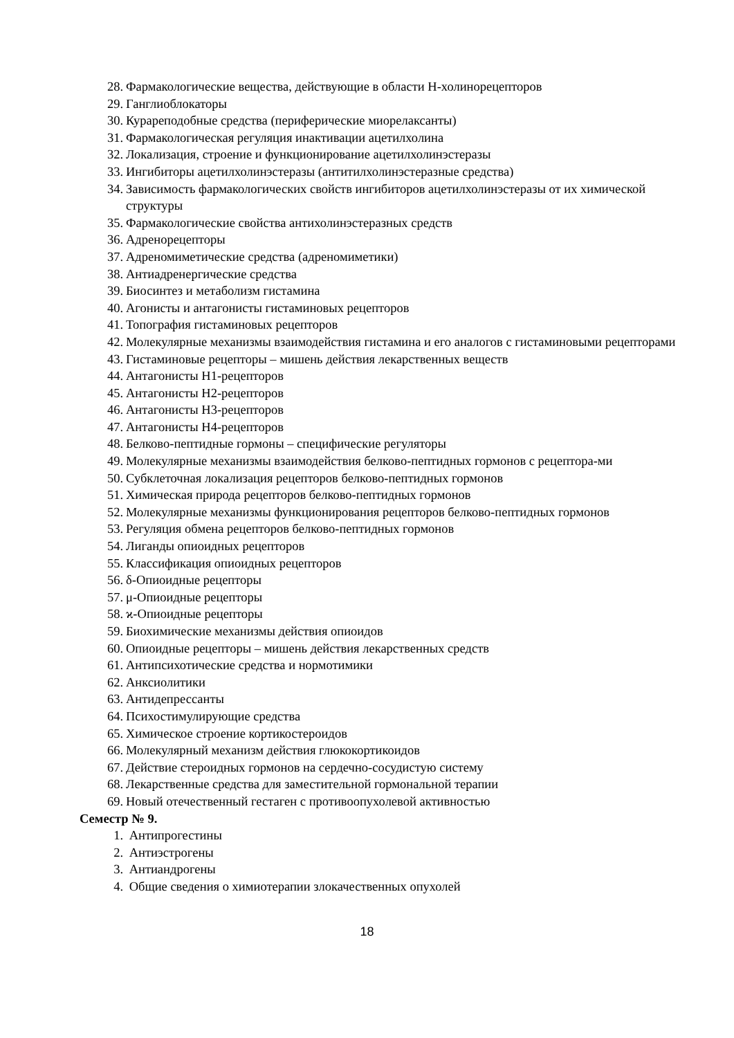28. Фармакологические вещества, действующие в области Н-холинорецепторов
29. Ганглиоблокаторы
30. Курареподобные средства (периферические миорелаксанты)
31. Фармакологическая регуляция инактивации ацетилхолина
32. Локализация, строение и функционирование ацетилхолинэстеразы
33. Ингибиторы ацетилхолинэстеразы (антитилхолинэстеразные средства)
34. Зависимость фармакологических свойств ингибиторов ацетилхолинэстеразы от их химической структуры
35. Фармакологические свойства антихолинэстеразных средств
36. Адренорецепторы
37. Адреномиметические средства (адреномиметики)
38. Антиадренергические средства
39. Биосинтез и метаболизм гистамина
40. Агонисты и антагонисты гистаминовых рецепторов
41. Топография гистаминовых рецепторов
42. Молекулярные механизмы взаимодействия гистамина и его аналогов с гистаминовыми рецепторами
43. Гистаминовые рецепторы – мишень действия лекарственных веществ
44. Антагонисты Н1-рецепторов
45. Антагонисты Н2-рецепторов
46. Антагонисты Н3-рецепторов
47. Антагонисты Н4-рецепторов
48. Белково-пептидные гормоны – специфические регуляторы
49. Молекулярные механизмы взаимодействия белково-пептидных гормонов с рецептора-ми
50. Субклеточная локализация рецепторов белково-пептидных гормонов
51. Химическая природа рецепторов белково-пептидных гормонов
52. Молекулярные механизмы функционирования рецепторов белково-пептидных гормонов
53. Регуляция обмена рецепторов белково-пептидных гормонов
54. Лиганды опиоидных рецепторов
55. Классификация опиоидных рецепторов
56. δ-Опиоидные рецепторы
57. μ-Опиоидные рецепторы
58. ϰ-Опиоидные рецепторы
59. Биохимические механизмы действия опиоидов
60. Опиоидные рецепторы – мишень действия лекарственных средств
61. Антипсихотические средства и нормотимики
62. Анксиолитики
63. Антидепрессанты
64. Психостимулирующие средства
65. Химическое строение кортикостероидов
66. Молекулярный механизм действия глюкокортикоидов
67. Действие стероидных гормонов на сердечно-сосудистую систему
68. Лекарственные средства для заместительной гормональной терапии
69. Новый отечественный гестаген с противоопухолевой активностью
Семестр № 9.
1. Антипрогестины
2. Антиэстрогены
3. Антиандрогены
4. Общие сведения о химиотерапии злокачественных опухолей
18